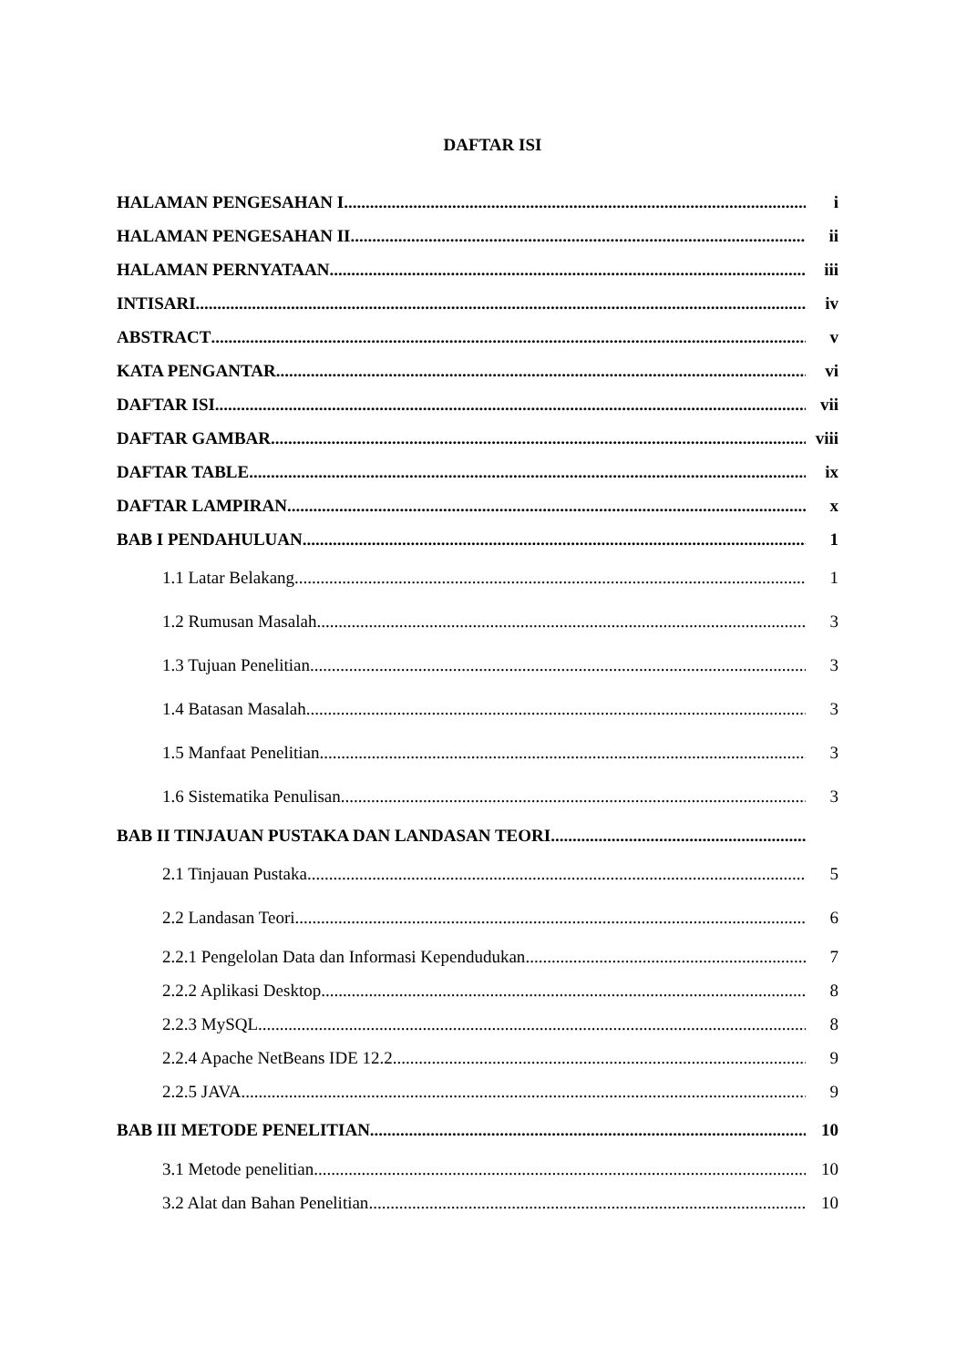DAFTAR ISI
HALAMAN PENGESAHAN I i
HALAMAN PENGESAHAN II ii
HALAMAN PERNYATAAN iii
INTISARI iv
ABSTRACT v
KATA PENGANTAR vi
DAFTAR ISI vii
DAFTAR GAMBAR viii
DAFTAR TABLE ix
DAFTAR LAMPIRAN x
BAB I PENDAHULUAN 1
1.1 Latar Belakang 1
1.2 Rumusan Masalah 3
1.3 Tujuan Penelitian 3
1.4 Batasan Masalah 3
1.5 Manfaat Penelitian 3
1.6 Sistematika Penulisan 3
BAB II TINJAUAN PUSTAKA DAN LANDASAN TEORI
2.1 Tinjauan Pustaka 5
2.2 Landasan Teori 6
2.2.1 Pengelolan Data dan Informasi Kependudukan 7
2.2.2 Aplikasi Desktop 8
2.2.3 MySQL 8
2.2.4 Apache NetBeans IDE 12.2 9
2.2.5 JAVA 9
BAB III METODE PENELITIAN 10
3.1 Metode penelitian 10
3.2 Alat dan Bahan Penelitian 10